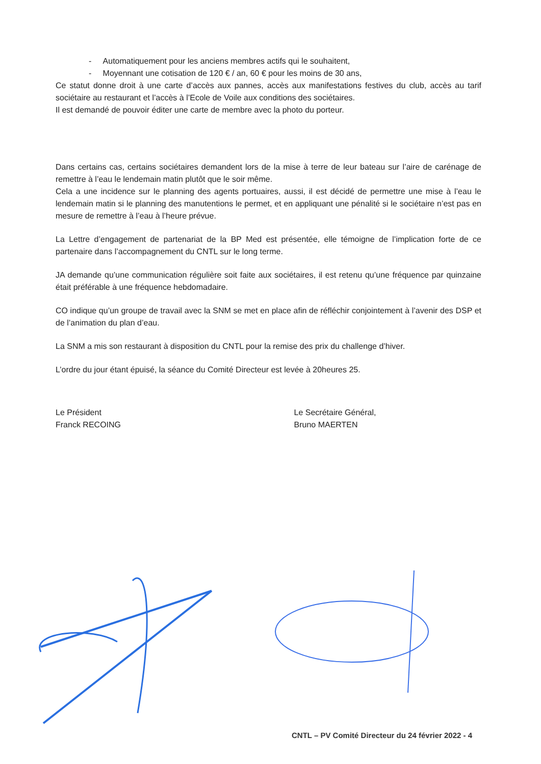- Automatiquement pour les anciens membres actifs qui le souhaitent,
- Moyennant une cotisation de 120 € / an, 60 € pour les moins de 30 ans,
Ce statut donne droit à une carte d’accès aux pannes, accès aux manifestations festives du club, accès au tarif sociétaire au restaurant et l’accès à l’Ecole de Voile aux conditions des sociétaires.
Il est demandé de pouvoir éditer une carte de membre avec la photo du porteur.
Dans certains cas, certains sociétaires demandent lors de la mise à terre de leur bateau sur l’aire de carénage de remettre à l’eau le lendemain matin plutôt que le soir même.
Cela a une incidence sur le planning des agents portuaires, aussi, il est décidé de permettre une mise à l’eau le lendemain matin si le planning des manutentions le permet, et en appliquant une pénalité si le sociétaire n’est pas en mesure de remettre à l’eau à l’heure prévue.
La Lettre d’engagement de partenariat de la BP Med est présentée, elle témoigne de l’implication forte de ce partenaire dans l’accompagnement du CNTL sur le long terme.
JA demande qu’une communication régulière soit faite aux sociétaires, il est retenu qu’une fréquence par quinzaine était préférable à une fréquence hebdomadaire.
CO indique qu’un groupe de travail avec la SNM se met en place afin de réfléchir conjointement à l’avenir des DSP et de l’animation du plan d’eau.
La SNM a mis son restaurant à disposition du CNTL pour la remise des prix du challenge d’hiver.
L’ordre du jour étant épuisé, la séance du Comité Directeur est levée à 20heures 25.
Le Président
Franck RECOING
Le Secrétaire Général,
Bruno MAERTEN
CNTL – PV Comité Directeur du 24 février 2022 - 4